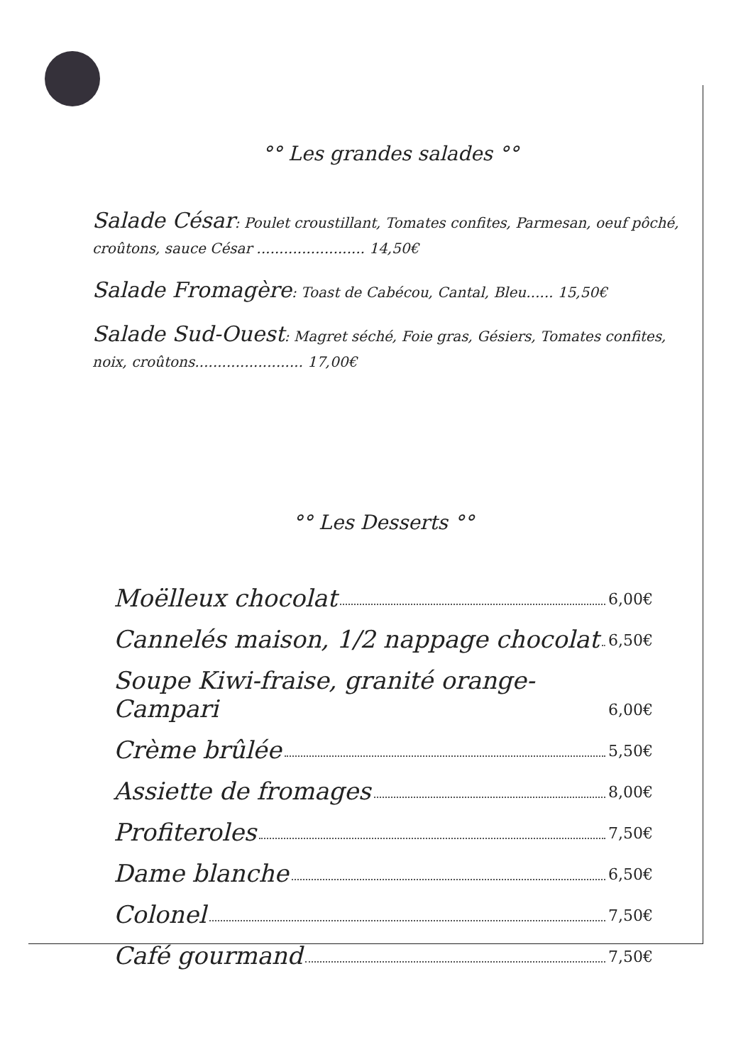°° Les grandes salades °°
Salade César: Poulet croustillant, Tomates confites, Parmesan, oeuf pôché, croûtons, sauce César ........................ 14,50€
Salade Fromagère: Toast de Cabécou, Cantal, Bleu...... 15,50€
Salade Sud-Ouest: Magret séché, Foie gras, Gésiers, Tomates confites, noix, croûtons........................ 17,00€
°° Les Desserts °°
Moëlleux chocolat 6,00€
Cannelés maison, 1/2 nappage chocolat 6,50€
Soupe Kiwi-fraise, granité orange-Campari 6,00€
Crème brûlée 5,50€
Assiette de fromages 8,00€
Profiteroles 7,50€
Dame blanche 6,50€
Colonel 7,50€
Café gourmand 7,50€